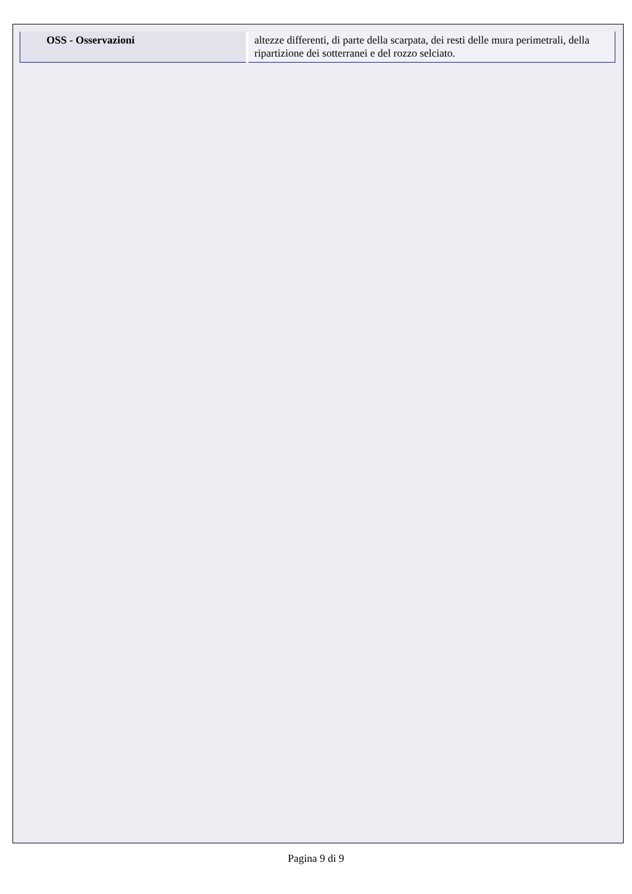| OSS - Osservazioni | altezze differenti, di parte della scarpata, dei resti delle mura perimetrali, della ripartizione dei sotterranei e del rozzo selciato. |
Pagina 9 di 9